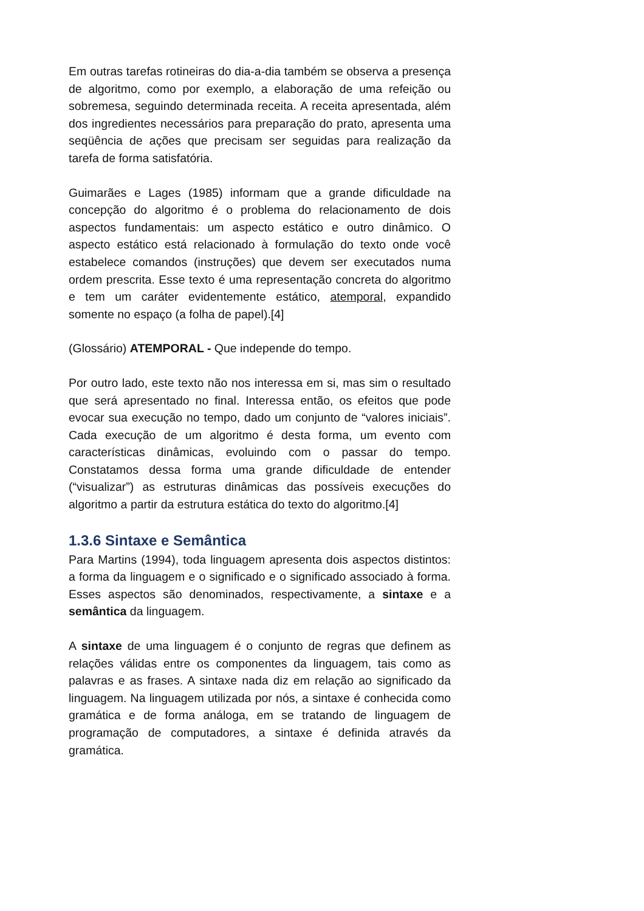Em outras tarefas rotineiras do dia-a-dia também se observa a presença de algoritmo, como por exemplo, a elaboração de uma refeição ou sobremesa, seguindo determinada receita. A receita apresentada, além dos ingredientes necessários para preparação do prato, apresenta uma seqüência de ações que precisam ser seguidas para realização da tarefa de forma satisfatória.
Guimarães e Lages (1985) informam que a grande dificuldade na concepção do algoritmo é o problema do relacionamento de dois aspectos fundamentais: um aspecto estático e outro dinâmico. O aspecto estático está relacionado à formulação do texto onde você estabelece comandos (instruções) que devem ser executados numa ordem prescrita. Esse texto é uma representação concreta do algoritmo e tem um caráter evidentemente estático, atemporal, expandido somente no espaço (a folha de papel).[4]
(Glossário) ATEMPORAL - Que independe do tempo.
Por outro lado, este texto não nos interessa em si, mas sim o resultado que será apresentado no final. Interessa então, os efeitos que pode evocar sua execução no tempo, dado um conjunto de “valores iniciais”. Cada execução de um algoritmo é desta forma, um evento com características dinâmicas, evoluindo com o passar do tempo. Constatamos dessa forma uma grande dificuldade de entender (“visualizar”) as estruturas dinâmicas das possíveis execuções do algoritmo a partir da estrutura estática do texto do algoritmo.[4]
1.3.6 Sintaxe e Semântica
Para Martins (1994), toda linguagem apresenta dois aspectos distintos: a forma da linguagem e o significado e o significado associado à forma. Esses aspectos são denominados, respectivamente, a sintaxe e a semântica da linguagem.
A sintaxe de uma linguagem é o conjunto de regras que definem as relações válidas entre os componentes da linguagem, tais como as palavras e as frases. A sintaxe nada diz em relação ao significado da linguagem. Na linguagem utilizada por nós, a sintaxe é conhecida como gramática e de forma análoga, em se tratando de linguagem de programação de computadores, a sintaxe é definida através da gramática.